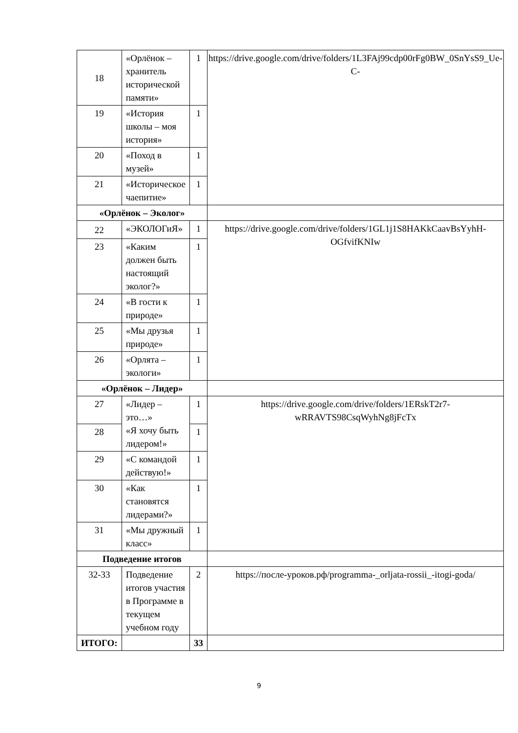| 18 | «Орлёнок – хранитель исторической памяти» | 1 | https://drive.google.com/drive/folders/1L3FAj99cdp00rFg0BW_0SnYsS9_Ue-C- |
| 19 | «История школы – моя история» | 1 | |
| 20 | «Поход в музей» | 1 | |
| 21 | «Историческое чаепитие» | 1 | |
| «Орлёнок – Эколог» | | | |
| 22 | «ЭКОЛОГиЯ» | 1 | https://drive.google.com/drive/folders/1GL1j1S8HAKkCaavBsYyhH-OGfvifKNIw |
| 23 | «Каким должен быть настоящий эколог?» | 1 | |
| 24 | «В гости к природе» | 1 | |
| 25 | «Мы друзья природе» | 1 | |
| 26 | «Орлята – экологи» | 1 | |
| «Орлёнок – Лидер» | | | |
| 27 | «Лидер – это…» «Я хочу быть лидером!» | 1 | https://drive.google.com/drive/folders/1ERskT2r7-wRRAVTS98CsqWyhNg8jFcTx |
| 28 | | 1 | |
| 29 | «С командой действую!» | 1 | |
| 30 | «Как становятся лидерами?» | 1 | |
| 31 | «Мы дружный класс» | 1 | |
| Подведение итогов | | | |
| 32-33 | Подведение итогов участия в Программе в текущем учебном году | 2 | https://после-уроков.рф/programma-_orljata-rossii_-itogi-goda/ |
| ИТОГО: | | 33 | |
9